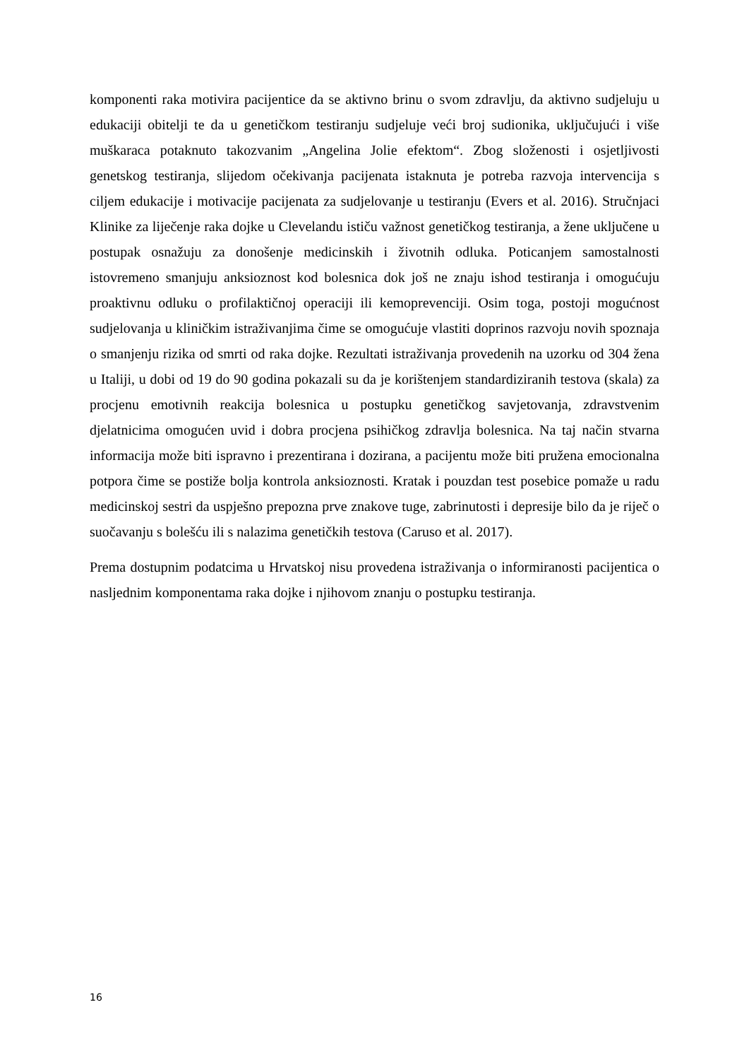komponenti raka motivira pacijentice da se aktivno brinu o svom zdravlju, da aktivno sudjeluju u edukaciji obitelji te da u genetičkom testiranju sudjeluje veći broj sudionika, uključujući i više muškaraca potaknuto takozvanim „Angelina Jolie efektom“. Zbog složenosti i osjetljivosti genetskog testiranja, slijedom očekivanja pacijenata istaknuta je potreba razvoja intervencija s ciljem edukacije i motivacije pacijenata za sudjelovanje u testiranju (Evers et al. 2016). Stručnjaci Klinike za liječenje raka dojke u Clevelandu ističu važnost genetičkog testiranja, a žene uključene u postupak osnažuju za donošenje medicinskih i životnih odluka. Poticanjem samostalnosti istovremeno smanjuju anksioznost kod bolesnica dok još ne znaju ishod testiranja i omogućuju proaktivnu odluku o profilaktičnoj operaciji ili kemoprevenciji. Osim toga, postoji mogućnost sudjelovanja u kliničkim istraživanjima čime se omogućuje vlastiti doprinos razvoju novih spoznaja o smanjenju rizika od smrti od raka dojke. Rezultati istraživanja provedenih na uzorku od 304 žena u Italiji, u dobi od 19 do 90 godina pokazali su da je korištenjem standardiziranih testova (skala) za procjenu emotivnih reakcija bolesnica u postupku genetičkog savjetovanja, zdravstvenim djelatnicima omogućen uvid i dobra procjena psihičkog zdravlja bolesnica. Na taj način stvarna informacija može biti ispravno i prezentirana i dozirana, a pacijentu može biti pružena emocionalna potpora čime se postiže bolja kontrola anksioznosti. Kratak i pouzdan test posebice pomaže u radu medicinskoj sestri da uspješno prepozna prve znakove tuge, zabrinutosti i depresije bilo da je riječ o suočavanju s bolešću ili s nalazima genetičkih testova (Caruso et al. 2017).
Prema dostupnim podatcima u Hrvatskoj nisu provedena istraživanja o informiranosti pacijentica o nasljednim komponentama raka dojke i njihovom znanju o postupku testiranja.
16